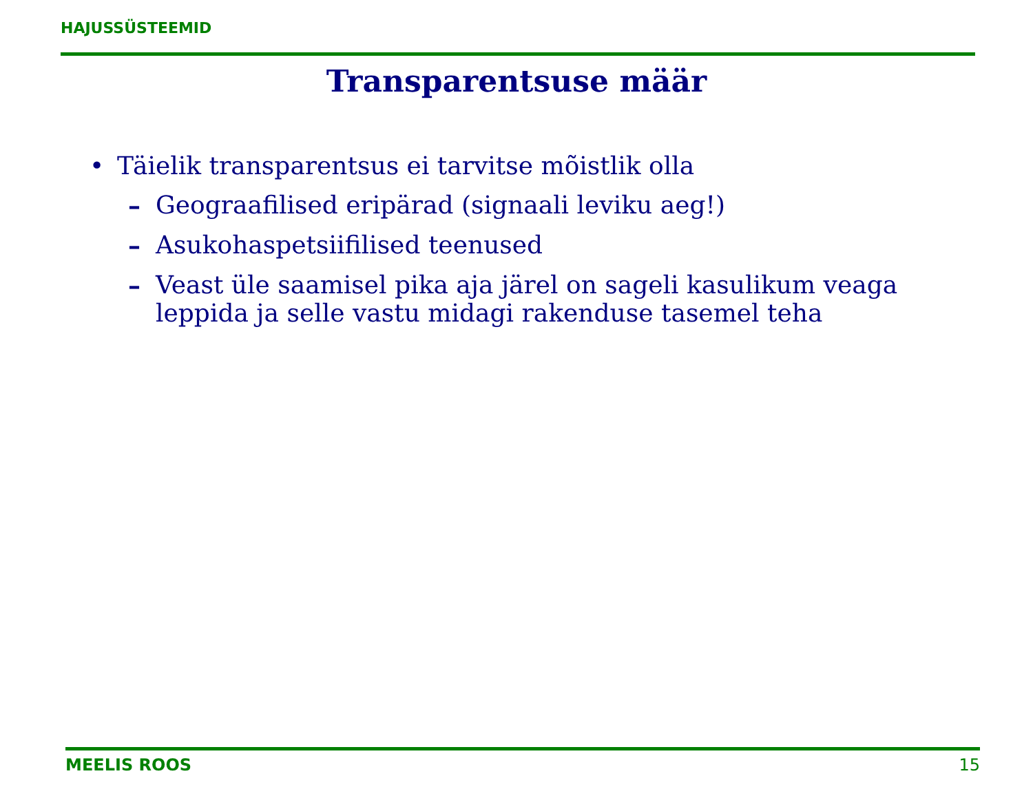HAJUSSÜSTEEMID
Transparentsuse määr
• Täielik transparentsus ei tarvitse mõistlik olla
– Geograafilised eripärad (signaali leviku aeg!)
– Asukohaspetsiifilised teenused
– Veast üle saamisel pika aja järel on sageli kasulikum veaga leppida ja selle vastu midagi rakenduse tasemel teha
MEELIS ROOS 15